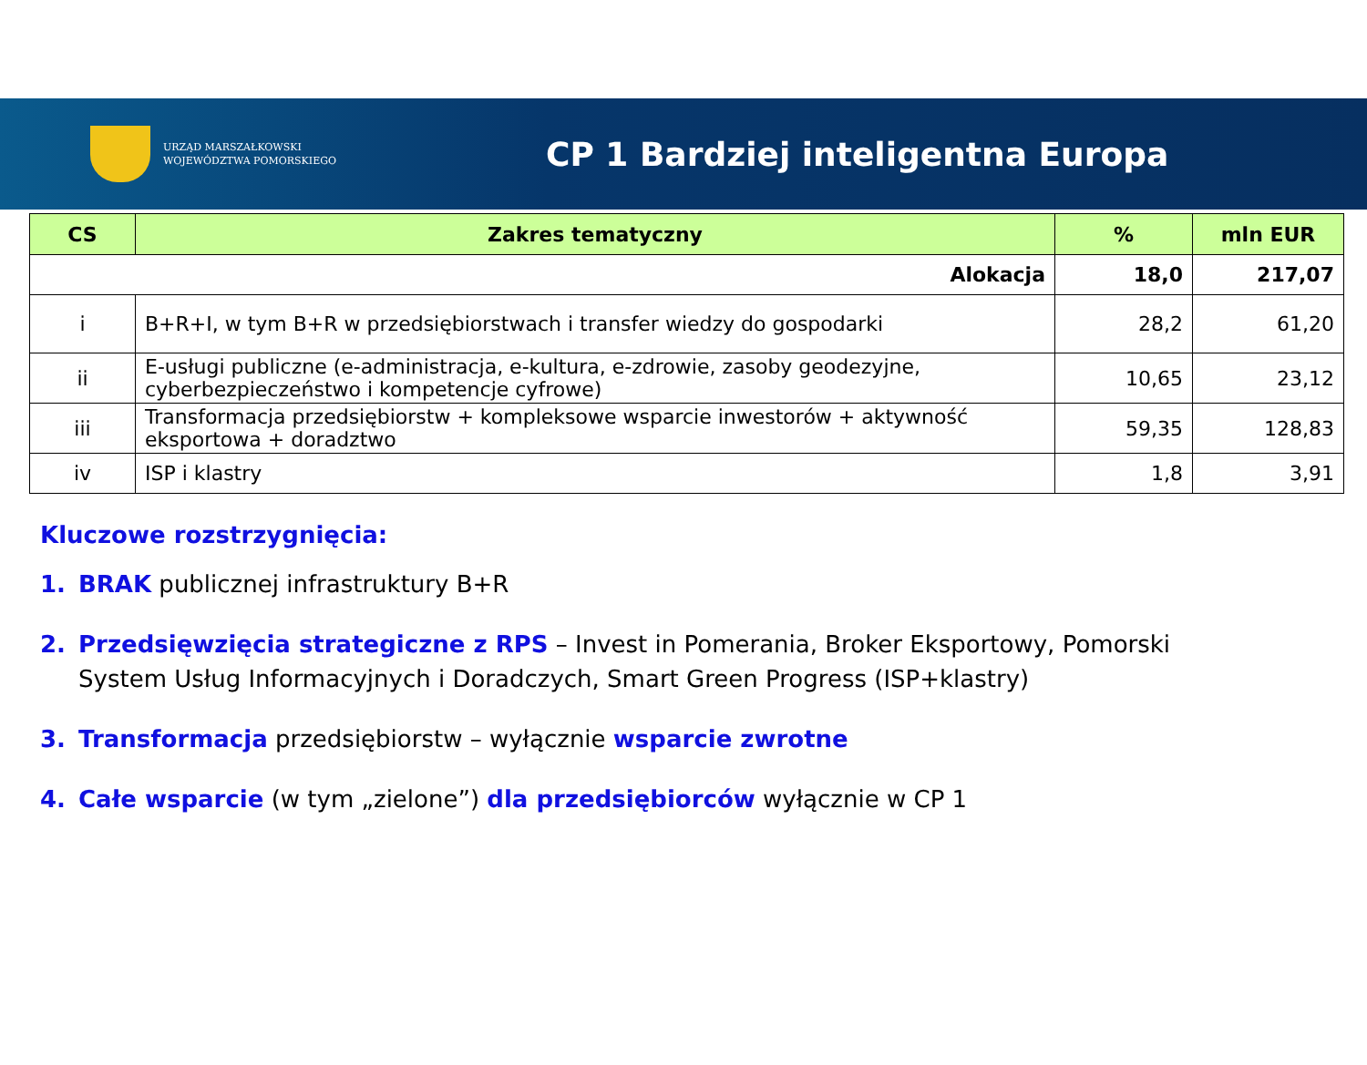URZĄD MARSZAŁKOWSKI
WOJEWÓDZTWA POMORSKIEGO
CP 1 Bardziej inteligentna Europa
| CS | Zakres tematyczny | % | mln EUR |
| --- | --- | --- | --- |
| Alokacja | | 18,0 | 217,07 |
| i | B+R+I, w tym B+R w przedsiębiorstwach i transfer wiedzy do gospodarki | 28,2 | 61,20 |
| ii | E-usługi publiczne (e-administracja, e-kultura, e-zdrowie, zasoby geodezyjne, cyberbezpieczeństwo i kompetencje cyfrowe) | 10,65 | 23,12 |
| iii | Transformacja przedsiębiorstw + kompleksowe wsparcie inwestorów + aktywność eksportowa + doradztwo | 59,35 | 128,83 |
| iv | ISP i klastry | 1,8 | 3,91 |
Kluczowe rozstrzygnięcia:
1. BRAK publicznej infrastruktury B+R
2. Przedsięwzięcia strategiczne z RPS – Invest in Pomerania, Broker Eksportowy, Pomorski System Usług Informacyjnych i Doradczych, Smart Green Progress (ISP+klastry)
3. Transformacja przedsiębiorstw – wyłącznie wsparcie zwrotne
4. Całe wsparcie (w tym „zielone”) dla przedsiębiorców wyłącznie w CP 1